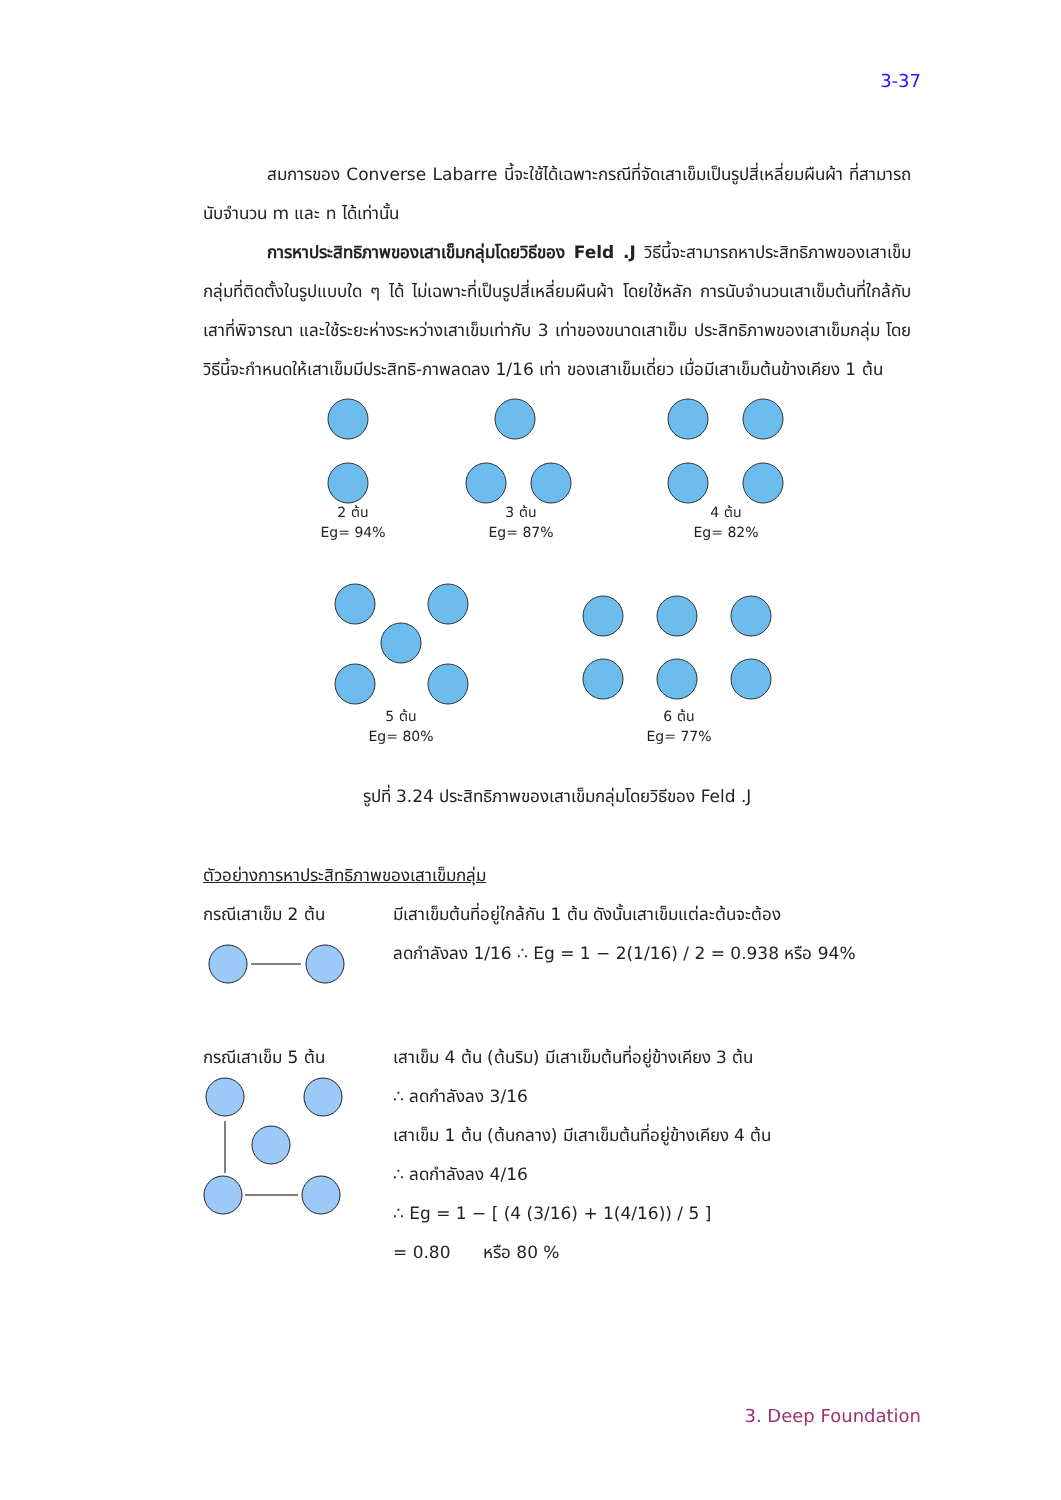3-37
สมการของ Converse Labarre นี้จะใช้ได้เฉพาะกรณีที่จัดเสาเข็มเป็นรูปสี่เหลี่ยมผืนผ้า ที่สามารถนับจำนวน m และ n ได้เท่านั้น
การหาประสิทธิภาพของเสาเข็มกลุ่มโดยวิธีของ Feld .J วิธีนี้จะสามารถหาประสิทธิภาพของเสาเข็มกลุ่มที่ติดตั้งในรูปแบบใด ๆ ได้ ไม่เฉพาะที่เป็นรูปสี่เหลี่ยมผืนผ้า โดยใช้หลัก การนับจำนวนเสาเข็มต้นที่ใกล้กับเสาที่พิจารณา และใช้ระยะห่างระหว่างเสาเข็มเท่ากับ 3 เท่าของขนาดเสาเข็ม ประสิทธิภาพของเสาเข็มกลุ่ม โดยวิธีนี้จะกำหนดให้เสาเข็มมีประสิทธิ-ภาพลดลง 1/16 เท่า ของเสาเข็มเดี่ยว เมื่อมีเสาเข็มต้นข้างเคียง 1 ต้น
2 ต้น
Eg= 94%
3 ต้น
Eg= 87%
4 ต้น
Eg= 82%
5 ต้น
Eg= 80%
6 ต้น
Eg= 77%
รูปที่ 3.24 ประสิทธิภาพของเสาเข็มกลุ่มโดยวิธีของ Feld .J
ตัวอย่างการหาประสิทธิภาพของเสาเข็มกลุ่ม
กรณีเสาเข็ม 2 ต้น มีเสาเข็มต้นที่อยู่ใกล้กัน 1 ต้น ดังนั้นเสาเข็มแต่ละต้นจะต้อง
ลดกำลังลง 1/16 ∴ Eg = 1 − 2(1/16) / 2 = 0.938 หรือ 94%
กรณีเสาเข็ม 5 ต้น เสาเข็ม 4 ต้น (ต้นริม) มีเสาเข็มต้นที่อยู่ข้างเคียง 3 ต้น
∴ ลดกำลังลง 3/16
เสาเข็ม 1 ต้น (ต้นกลาง) มีเสาเข็มต้นที่อยู่ข้างเคียง 4 ต้น
∴ ลดกำลังลง 4/16
∴ Eg = 1 − [ (4 (3/16) + 1(4/16)) / 5 ]
= 0.80 หรือ 80 %
3. Deep Foundation